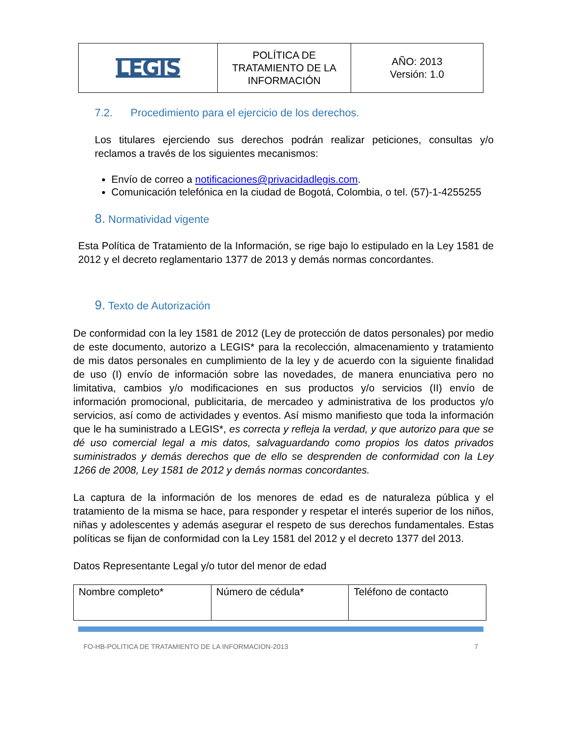| LEGIS | POLÍTICA DE TRATAMIENTO DE LA INFORMACIÓN | AÑO: 2013 Versión: 1.0 |
7.2. Procedimiento para el ejercicio de los derechos.
Los titulares ejerciendo sus derechos podrán realizar peticiones, consultas y/o reclamos a través de los siguientes mecanismos:
Envío de correo a notificaciones@privacidadlegis.com.
Comunicación telefónica en la ciudad de Bogotá, Colombia, o tel. (57)-1-4255255
8. Normatividad vigente
Esta Política de Tratamiento de la Información, se rige bajo lo estipulado en la Ley 1581 de 2012 y el decreto reglamentario 1377 de 2013 y demás normas concordantes.
9. Texto de Autorización
De conformidad con la ley 1581 de 2012 (Ley de protección de datos personales) por medio de este documento, autorizo a LEGIS* para la recolección, almacenamiento y tratamiento de mis datos personales en cumplimiento de la ley y de acuerdo con la siguiente finalidad de uso (I) envío de información sobre las novedades, de manera enunciativa pero no limitativa, cambios y/o modificaciones en sus productos y/o servicios (II) envío de información promocional, publicitaria, de mercadeo y administrativa de los productos y/o servicios, así como de actividades y eventos. Así mismo manifiesto que toda la información que le ha suministrado a LEGIS*, es correcta y refleja la verdad, y que autorizo para que se dé uso comercial legal a mis datos, salvaguardando como propios los datos privados suministrados y demás derechos que de ello se desprenden de conformidad con la Ley 1266 de 2008, Ley 1581 de 2012 y demás normas concordantes.
La captura de la información de los menores de edad es de naturaleza pública y el tratamiento de la misma se hace, para responder y respetar el interés superior de los niños, niñas y adolescentes y además asegurar el respeto de sus derechos fundamentales. Estas políticas se fijan de conformidad con la Ley 1581 del 2012 y el decreto 1377 del 2013.
Datos Representante Legal y/o tutor del menor de edad
| Nombre completo* | Número de cédula* | Teléfono de contacto |
FO-HB-POLITICA DE TRATAMIENTO DE LA INFORMACION-2013 7